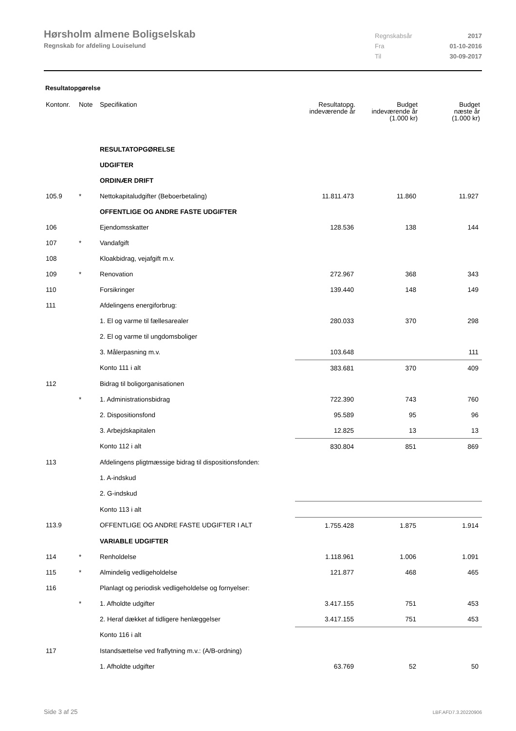Hørsholm almene Boligselskab
Regnskab for afdeling Louiselund
Regnskabsår 2017
Fra 01-10-2016
Til 30-09-2017
Resultatopgørelse
| Kontonr. | Note | Specifikation | Resultatopg. indeværende år | Budget indeværende år (1.000 kr) | Budget næste år (1.000 kr) |
| --- | --- | --- | --- | --- | --- |
| | | RESULTATOPGØRELSE | | | |
| | | UDGIFTER | | | |
| | | ORDINÆR DRIFT | | | |
| 105.9 | * | Nettokapitaludgifter (Beboerbetaling) | 11.811.473 | 11.860 | 11.927 |
| | | OFFENTLIGE OG ANDRE FASTE UDGIFTER | | | |
| 106 | | Ejendomsskatter | 128.536 | 138 | 144 |
| 107 | * | Vandafgift | | | |
| 108 | | Kloakbidrag, vejafgift m.v. | | | |
| 109 | * | Renovation | 272.967 | 368 | 343 |
| 110 | | Forsikringer | 139.440 | 148 | 149 |
| 111 | | Afdelingens energiforbrug: | | | |
| | | 1. El og varme til fællesarealer | 280.033 | 370 | 298 |
| | | 2. El og varme til ungdomsboliger | | | |
| | | 3. Målerpasning m.v. | 103.648 | | 111 |
| | | Konto 111 i alt | 383.681 | 370 | 409 |
| 112 | | Bidrag til boligorganisationen | | | |
| | * | 1. Administrationsbidrag | 722.390 | 743 | 760 |
| | | 2. Dispositionsfond | 95.589 | 95 | 96 |
| | | 3. Arbejdskapitalen | 12.825 | 13 | 13 |
| | | Konto 112 i alt | 830.804 | 851 | 869 |
| 113 | | Afdelingens pligtmæssige bidrag til dispositionsfonden: | | | |
| | | 1. A-indskud | | | |
| | | 2. G-indskud | | | |
| | | Konto 113 i alt | | | |
| 113.9 | | OFFENTLIGE OG ANDRE FASTE UDGIFTER I ALT | 1.755.428 | 1.875 | 1.914 |
| | | VARIABLE UDGIFTER | | | |
| 114 | * | Renholdelse | 1.118.961 | 1.006 | 1.091 |
| 115 | * | Almindelig vedligeholdelse | 121.877 | 468 | 465 |
| 116 | | Planlagt og periodisk vedligeholdelse og fornyelser: | | | |
| | * | 1. Afholdte udgifter | 3.417.155 | 751 | 453 |
| | | 2. Heraf dækket af tidligere henlæggelser | 3.417.155 | 751 | 453 |
| | | Konto 116 i alt | | | |
| 117 | | Istandsættelse ved fraflytning m.v.: (A/B-ordning) | | | |
| | | 1. Afholdte udgifter | 63.769 | 52 | 50 |
Side 3 af 25 LBF.AFD7.3.20220906